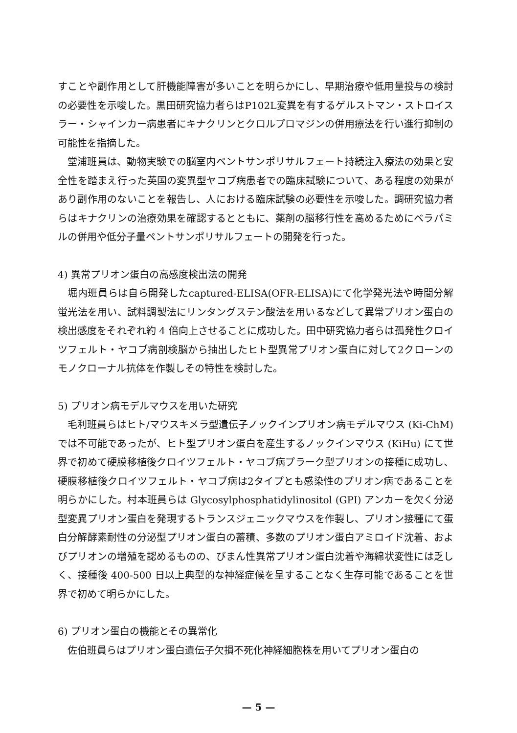すことや副作用として肝機能障害が多いことを明らかにし、早期治療や低用量投与の検討の必要性を示唆した。黒田研究協力者らはP102L変異を有するゲルストマン・ストロイスラー・シャインカー病患者にキナクリンとクロルプロマジンの併用療法を行い進行抑制の可能性を指摘した。
堂浦班員は、動物実験での脳室内ペントサンポリサルフェート持続注入療法の効果と安全性を踏まえ行った英国の変異型ヤコブ病患者での臨床試験について、ある程度の効果があり副作用のないことを報告し、人における臨床試験の必要性を示唆した。調研究協力者らはキナクリンの治療効果を確認するとともに、薬剤の脳移行性を高めるためにベラパミルの併用や低分子量ペントサンポリサルフェートの開発を行った。
4) 異常プリオン蛋白の高感度検出法の開発
堀内班員らは自ら開発したcaptured-ELISA(OFR-ELISA)にて化学発光法や時間分解蛍光法を用い、試料調製法にリンタングステン酸法を用いるなどして異常プリオン蛋白の検出感度をそれぞれ約 4 倍向上させることに成功した。田中研究協力者らは孤発性クロイツフェルト・ヤコブ病剖検脳から抽出したヒト型異常プリオン蛋白に対して2クローンのモノクローナル抗体を作製しその特性を検討した。
5) プリオン病モデルマウスを用いた研究
毛利班員らはヒト/マウスキメラ型遺伝子ノックインプリオン病モデルマウス (Ki-ChM) では不可能であったが、ヒト型プリオン蛋白を産生するノックインマウス (KiHu) にて世界で初めて硬膜移植後クロイツフェルト・ヤコブ病プラーク型プリオンの接種に成功し、硬膜移植後クロイツフェルト・ヤコブ病は2タイプとも感染性のプリオン病であることを明らかにした。村本班員らは Glycosylphosphatidylinositol (GPI) アンカーを欠く分泌型変異プリオン蛋白を発現するトランスジェニックマウスを作製し、プリオン接種にて蛋白分解酵素耐性の分泌型プリオン蛋白の蓄積、多数のプリオン蛋白アミロイド沈着、およびプリオンの増殖を認めるものの、びまん性異常プリオン蛋白沈着や海綿状変性には乏しく、接種後 400-500 日以上典型的な神経症候を呈することなく生存可能であることを世界で初めて明らかにした。
6) プリオン蛋白の機能とその異常化
佐伯班員らはプリオン蛋白遺伝子欠損不死化神経細胞株を用いてプリオン蛋白の
— 5 —